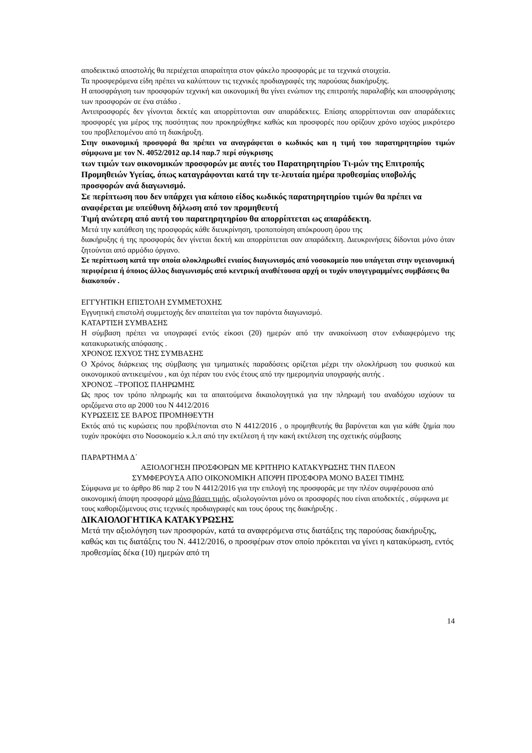αποδεικτικό αποστολής θα περιέχεται απαραίτητα στον φάκελο προσφοράς με τα τεχνικά στοιχεία.
Τα προσφερόμενα είδη πρέπει να καλύπτουν τις τεχνικές προδιαγραφές της παρούσας διακήρυξης.
Η αποσφράγιση των προσφορών τεχνική και οικονομική θα γίνει ενώπιον της επιτροπής παραλαβής και αποσφράγισης των προσφορών σε ένα στάδιο .
Αντιπροσφορές δεν γίνονται δεκτές και απορρίπτονται σαν απαράδεκτες. Επίσης απορρίπτονται σαν απαράδεκτες προσφορές για μέρος της ποσότητας που προκηρύχθηκε καθώς και προσφορές που ορίζουν χρόνο ισχύος μικρότερο του προβλεπομένου από τη διακήρυξη.
Στην οικονομική προσφορά θα πρέπει να αναγράφεται ο κωδικός και η τιμή του παρατηρητηρίου τιμών σύμφωνα με τον Ν. 4052/2012 αρ.14 παρ.7 περί σύγκρισης
των τιμών των οικονομικών προσφορών με αυτές του Παρατηρητηρίου Τι-μών της Επιτροπής Προμηθειών Υγείας, όπως καταγράφονται κατά την τε-λευταία ημέρα προθεσμίας υποβολής προσφορών ανά διαγωνισμό.
Σε περίπτωση που δεν υπάρχει για κάποιο είδος κωδικός παρατηρητηρίου τιμών θα πρέπει να αναφέρεται με υπεύθυνη δήλωση από τον προμηθευτή
Τιμή ανώτερη από αυτή του παρατηρητηρίου θα απορρίπτεται ως απαράδεκτη.
Μετά την κατάθεση της προσφοράς κάθε διευκρίνηση, τροποποίηση απόκρουση όρου της
διακήρυξης ή της προσφοράς δεν γίνεται δεκτή και απορρίπτεται σαν απαράδεκτη. Διευκρινήσεις δίδονται μόνο όταν ζητούνται από αρμόδιο όργανο.
Σε περίπτωση κατά την οποία ολοκληρωθεί ενιαίος διαγωνισμός από νοσοκομείο που υπάγεται στην υγειονομική περιφέρεια ή όποιος άλλος διαγωνισμός από κεντρική αναθέτουσα αρχή οι τυχόν υπογεγραμμένες συμβάσεις θα διακοπούν .
ΕΓΓΥΗΤΙΚΗ ΕΠΙΣΤΟΛΗ ΣΥΜΜΕΤΟΧΗΣ
Εγγυητική επιστολή συμμετοχής δεν απαιτείται για τον παρόντα διαγωνισμό.
ΚΑΤΑΡΤΙΣΗ ΣΥΜΒΑΣΗΣ
Η σύμβαση πρέπει να υπογραφεί εντός είκοσι (20) ημερών από την ανακοίνωση στον ενδιαφερόμενο της κατακυρωτικής απόφασης .
ΧΡΟΝΟΣ ΙΣΧΥΟΣ ΤΗΣ ΣΥΜΒΑΣΗΣ
Ο Χρόνος διάρκειας της σύμβασης για τμηματικές παραδόσεις ορίζεται μέχρι την ολοκλήρωση του φυσικού και οικονομικού αντικειμένου , και όχι πέραν του ενός έτους από την ημερομηνία υπογραφής αυτής .
ΧΡΟΝΟΣ –ΤΡΟΠΟΣ ΠΛΗΡΩΜΗΣ
Ως προς τον τρόπο πληρωμής και τα απαιτούμενα δικαιολογητικά για την πληρωμή του αναδόχου ισχύουν τα οριζόμενα στο αρ 2000 του Ν 4412/2016
ΚΥΡΩΣΕΙΣ ΣΕ ΒΑΡΟΣ ΠΡΟΜΗΘΕΥΤΗ
Εκτός από τις κυρώσεις που προβλέπονται στο Ν 4412/2016 , ο προμηθευτής θα βαρύνεται και για κάθε ζημία που τυχόν προκύψει στο Νοσοκομείο κ.λ.π από την εκτέλεση ή την κακή εκτέλεση της σχετικής σύμβασης
ΠΑΡΑΡΤΗΜΑ Δ΄
ΑΞΙΟΛΟΓΗΣΗ ΠΡΟΣΦΟΡΩΝ ΜΕ ΚΡΙΤΗΡΙΟ ΚΑΤΑΚΥΡΩΣΗΣ ΤΗΝ ΠΛΕΟΝ
ΣΥΜΦΕΡΟΥΣΑ ΑΠΟ ΟΙΚΟΝΟΜΙΚΗ ΑΠΟΨΗ ΠΡΟΣΦΟΡΑ ΜΟΝΟ ΒΑΣΕΙ ΤΙΜΗΣ
Σύμφωνα με το άρθρο 86 παρ 2 του Ν 4412/2016 για την επιλογή της προσφοράς με την πλέον συμφέρουσα από οικονομική άποψη προσφορά μόνο βάσει τιμής, αξιολογούνται μόνο οι προσφορές που είναι αποδεκτές , σύμφωνα με τους καθοριζόμενους στις τεχνικές προδιαγραφές και τους όρους της διακήρυξης .
ΔΙΚΑΙΟΛΟΓΗΤΙΚΑ ΚΑΤΑΚΥΡΩΣΗΣ
Μετά την αξιολόγηση των προσφορών, κατά τα αναφερόμενα στις διατάξεις της παρούσας διακήρυξης, καθώς και τις διατάξεις του Ν. 4412/2016, ο προσφέρων στον οποίο πρόκειται να γίνει η κατακύρωση, εντός προθεσμίας δέκα (10) ημερών από τη
14